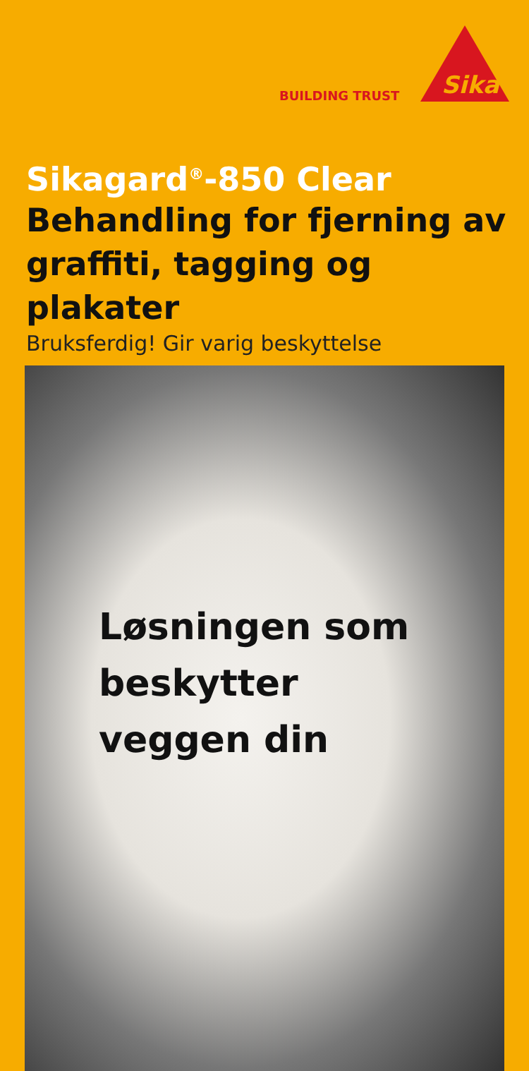BUILDING TRUST
Sika
Sikagard<sup>®</sup>-850 Clear
Behandling for fjerning av
graffiti, tagging og plakater
Bruksferdig! Gir varig beskyttelse
Løsningen som
beskytter
veggen din